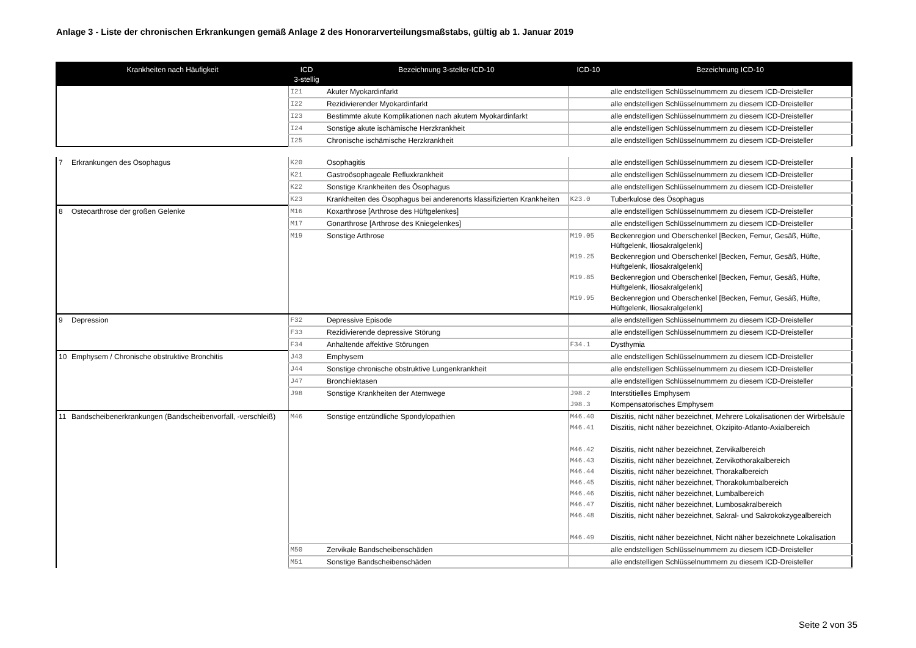Anlage 3 - Liste der chronischen Erkrankungen gemäß Anlage 2 des Honorarverteilungsmaßstabs, gültig ab 1. Januar 2019
| Krankheiten nach Häufigkeit | ICD 3-stellig | Bezeichnung 3-steller-ICD-10 | ICD-10 | Bezeichnung ICD-10 |
| --- | --- | --- | --- | --- |
| | I21 | Akuter Myokardinfarkt | | alle endstelligen Schlüsselnummern zu diesem ICD-Dreisteller |
| | I22 | Rezidivierender Myokardinfarkt | | alle endstelligen Schlüsselnummern zu diesem ICD-Dreisteller |
| | I23 | Bestimmte akute Komplikationen nach akutem Myokardinfarkt | | alle endstelligen Schlüsselnummern zu diesem ICD-Dreisteller |
| | I24 | Sonstige akute ischämische Herzkrankheit | | alle endstelligen Schlüsselnummern zu diesem ICD-Dreisteller |
| | I25 | Chronische ischämische Herzkrankheit | | alle endstelligen Schlüsselnummern zu diesem ICD-Dreisteller |
| 7 | Erkrankungen des Ösophagus | K20 | Ösophagitis | | alle endstelligen Schlüsselnummern zu diesem ICD-Dreisteller |
| | | K21 | Gastroösophageale Refluxkrankheit | | alle endstelligen Schlüsselnummern zu diesem ICD-Dreisteller |
| | | K22 | Sonstige Krankheiten des Ösophagus | | alle endstelligen Schlüsselnummern zu diesem ICD-Dreisteller |
| | | K23 | Krankheiten des Ösophagus bei anderenorts klassifizierten Krankheiten | K23.0 | Tuberkulose des Ösophagus |
| 8 | Osteoarthrose der großen Gelenke | M16 | Koxarthrose [Arthrose des Hüftgelenkes] | | alle endstelligen Schlüsselnummern zu diesem ICD-Dreisteller |
| | | M17 | Gonarthrose [Arthrose des Kniegelenkes] | | alle endstelligen Schlüsselnummern zu diesem ICD-Dreisteller |
| | | M19 | Sonstige Arthrose | M19.05 | Beckenregion und Oberschenkel [Becken, Femur, Gesäß, Hüfte, Hüftgelenk, Iliosakralgelenk] |
| | | | | M19.25 | Beckenregion und Oberschenkel [Becken, Femur, Gesäß, Hüfte, Hüftgelenk, Iliosakralgelenk] |
| | | | | M19.85 | Beckenregion und Oberschenkel [Becken, Femur, Gesäß, Hüfte, Hüftgelenk, Iliosakralgelenk] |
| | | | | M19.95 | Beckenregion und Oberschenkel [Becken, Femur, Gesäß, Hüfte, Hüftgelenk, Iliosakralgelenk] |
| 9 | Depression | F32 | Depressive Episode | | alle endstelligen Schlüsselnummern zu diesem ICD-Dreisteller |
| | | F33 | Rezidivierende depressive Störung | | alle endstelligen Schlüsselnummern zu diesem ICD-Dreisteller |
| | | F34 | Anhaltende affektive Störungen | F34.1 | Dysthymia |
| 10 | Emphysem / Chronische obstruktive Bronchitis | J43 | Emphysem | | alle endstelligen Schlüsselnummern zu diesem ICD-Dreisteller |
| | | J44 | Sonstige chronische obstruktive Lungenkrankheit | | alle endstelligen Schlüsselnummern zu diesem ICD-Dreisteller |
| | | J47 | Bronchiektasen | | alle endstelligen Schlüsselnummern zu diesem ICD-Dreisteller |
| | | J98 | Sonstige Krankheiten der Atemwege | J98.2 | Interstitielles Emphysem |
| | | | | J98.3 | Kompensatorisches Emphysem |
| 11 | Bandscheibenerkrankungen (Bandscheibenvorfall, -verschleiß) | M46 | Sonstige entzündliche Spondylopathien | M46.40 | Diszitis, nicht näher bezeichnet, Mehrere Lokalisationen der Wirbelsäule |
| | | | | M46.41 | Diszitis, nicht näher bezeichnet, Okzipito-Atlanto-Axialbereich |
| | | | | M46.42 | Diszitis, nicht näher bezeichnet, Zervikalbereich |
| | | | | M46.43 | Diszitis, nicht näher bezeichnet, Zervikothorakalbereich |
| | | | | M46.44 | Diszitis, nicht näher bezeichnet, Thorakalbereich |
| | | | | M46.45 | Diszitis, nicht näher bezeichnet, Thorakolumbalbereich |
| | | | | M46.46 | Diszitis, nicht näher bezeichnet, Lumbalbereich |
| | | | | M46.47 | Diszitis, nicht näher bezeichnet, Lumbosakralbereich |
| | | | | M46.48 | Diszitis, nicht näher bezeichnet, Sakral- und Sakrokokzygealbereich |
| | | | | M46.49 | Diszitis, nicht näher bezeichnet, Nicht näher bezeichnete Lokalisation |
| | | M50 | Zervikale Bandscheibenschäden | | alle endstelligen Schlüsselnummern zu diesem ICD-Dreisteller |
| | | M51 | Sonstige Bandscheibenschäden | | alle endstelligen Schlüsselnummern zu diesem ICD-Dreisteller |
Seite 2 von 35